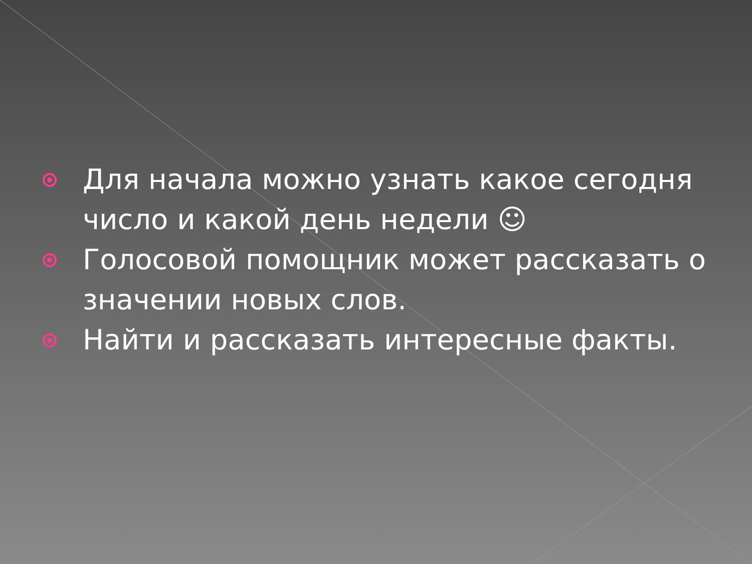Для начала можно узнать какое сегодня число и какой день недели ☺
Голосовой помощник может рассказать о значении новых слов.
Найти и рассказать интересные факты.